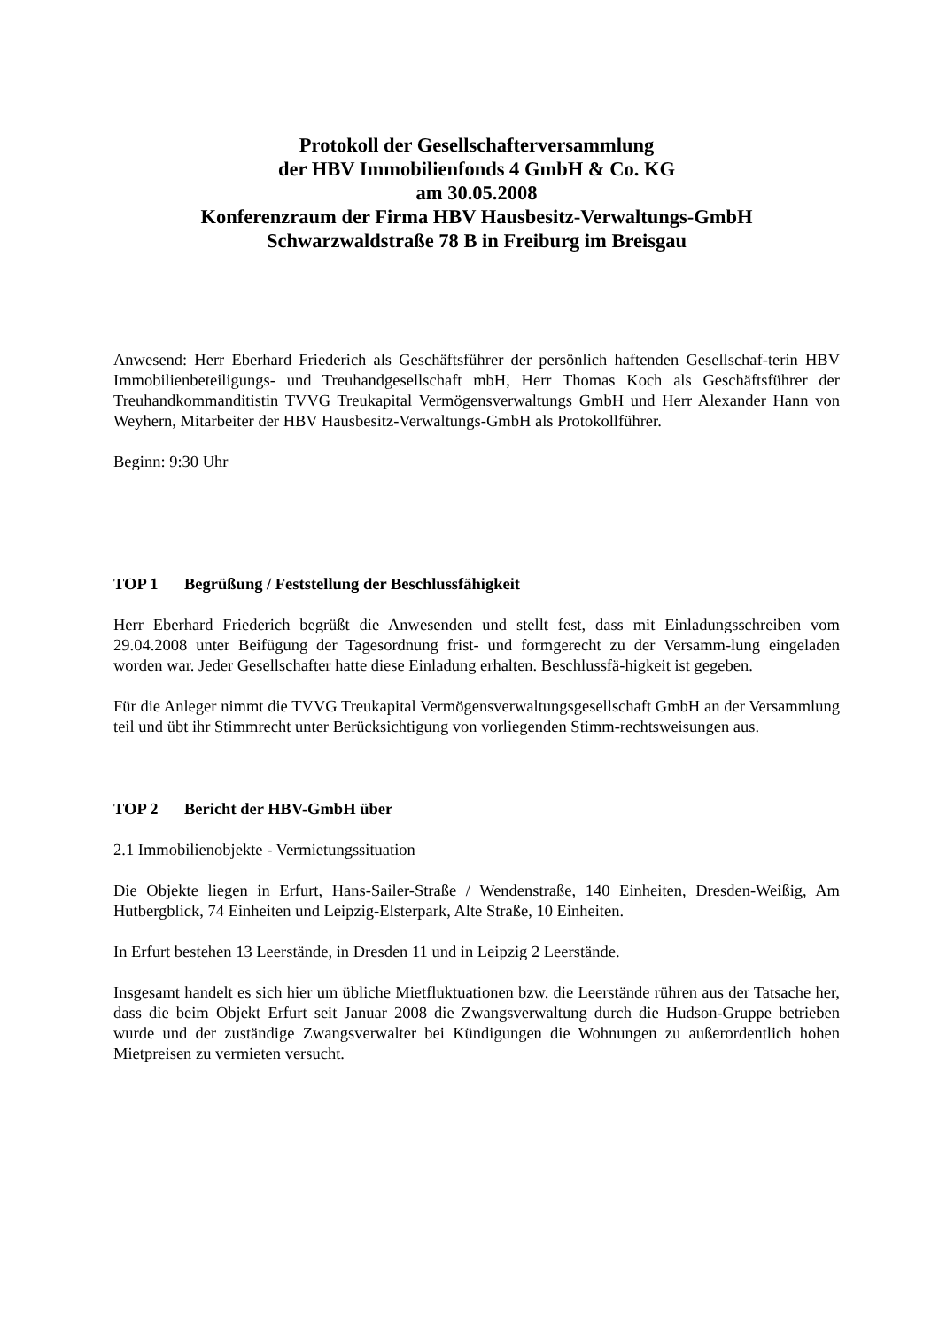Protokoll der Gesellschafterversammlung
der HBV Immobilienfonds 4 GmbH & Co. KG
am 30.05.2008
Konferenzraum der Firma HBV Hausbesitz-Verwaltungs-GmbH
Schwarzwaldstraße 78 B in Freiburg im Breisgau
Anwesend: Herr Eberhard Friederich als Geschäftsführer der persönlich haftenden Gesellschaf-terin HBV Immobilienbeteiligungs- und Treuhandgesellschaft mbH, Herr Thomas Koch als Geschäftsführer der Treuhandkommanditistin TVVG Treukapital Vermögensverwaltungs GmbH und Herr Alexander Hann von Weyhern, Mitarbeiter der HBV Hausbesitz-Verwaltungs-GmbH als Protokollführer.
Beginn: 9:30 Uhr
TOP 1 Begrüßung / Feststellung der Beschlussfähigkeit
Herr Eberhard Friederich begrüßt die Anwesenden und stellt fest, dass mit Einladungsschreiben vom 29.04.2008 unter Beifügung der Tagesordnung frist- und formgerecht zu der Versamm-lung eingeladen worden war. Jeder Gesellschafter hatte diese Einladung erhalten. Beschlussfä-higkeit ist gegeben.
Für die Anleger nimmt die TVVG Treukapital Vermögensverwaltungsgesellschaft GmbH an der Versammlung teil und übt ihr Stimmrecht unter Berücksichtigung von vorliegenden Stimm-rechtsweisungen aus.
TOP 2 Bericht der HBV-GmbH über
2.1 Immobilienobjekte - Vermietungssituation
Die Objekte liegen in Erfurt, Hans-Sailer-Straße / Wendenstraße, 140 Einheiten, Dresden-Weißig, Am Hutbergblick, 74 Einheiten und Leipzig-Elsterpark, Alte Straße, 10 Einheiten.
In Erfurt bestehen 13 Leerstände, in Dresden 11 und in Leipzig 2 Leerstände.
Insgesamt handelt es sich hier um übliche Mietfluktuationen bzw. die Leerstände rühren aus der Tatsache her, dass die beim Objekt Erfurt seit Januar 2008 die Zwangsverwaltung durch die Hudson-Gruppe betrieben wurde und der zuständige Zwangsverwalter bei Kündigungen die Wohnungen zu außerordentlich hohen Mietpreisen zu vermieten versucht.